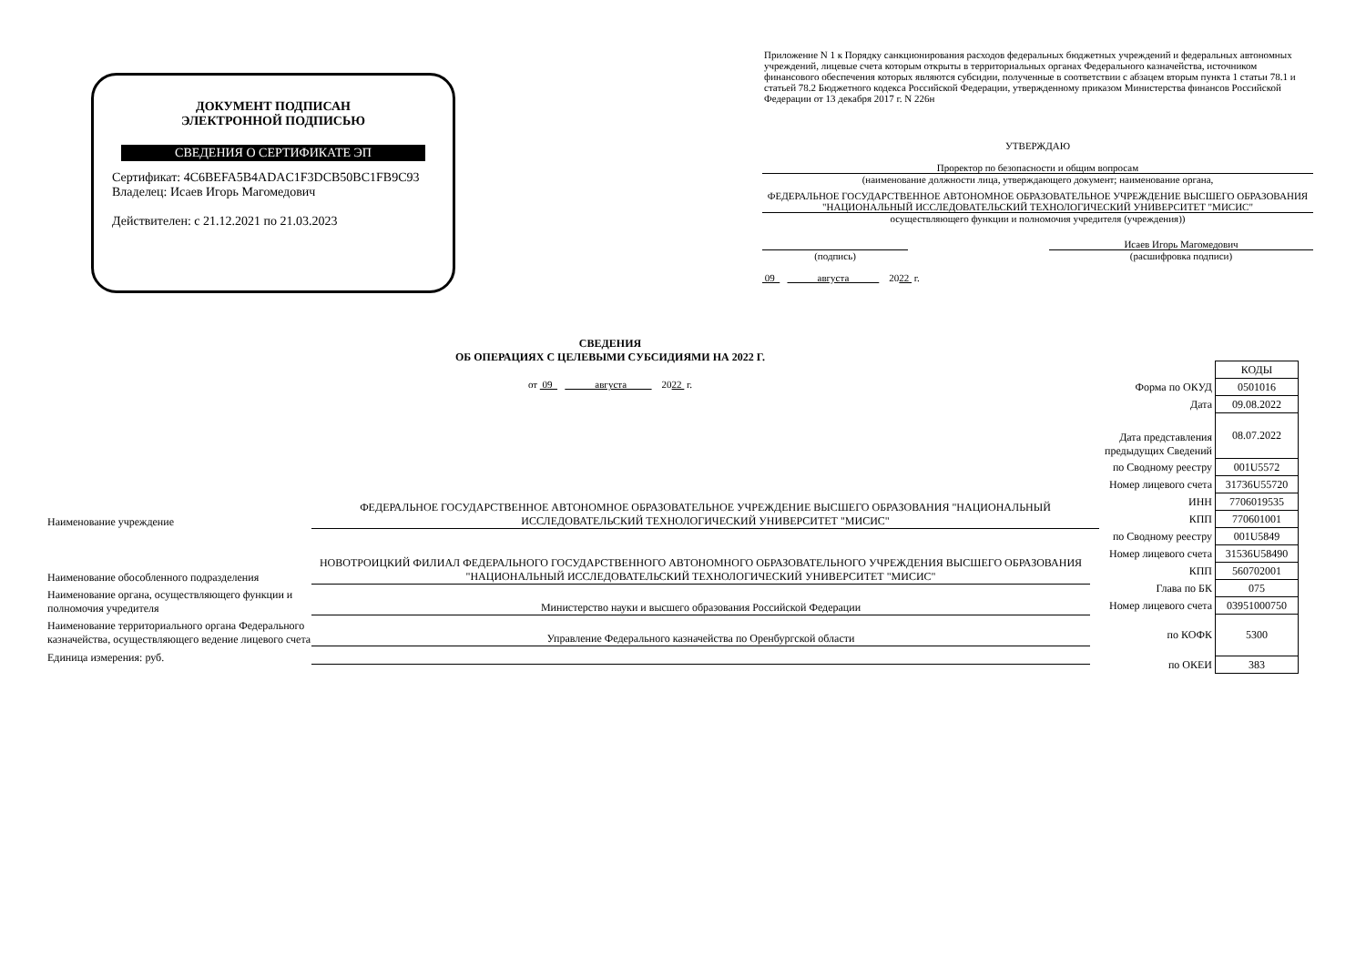ДОКУМЕНТ ПОДПИСАН
ЭЛЕКТРОННОЙ ПОДПИСЬЮ
СВЕДЕНИЯ О СЕРТИФИКАТЕ ЭП
Сертификат: 4C6BEFA5B4ADAC1F3DCB50BC1FB9C93
Владелец: Исаев Игорь Магомедович
Действителен: с 21.12.2021 по 21.03.2023
Приложение N 1 к Порядку санкционирования расходов федеральных бюджетных учреждений и федеральных автономных учреждений, лицевые счета которым открыты в территориальных органах Федерального казначейства, источником финансового обеспечения которых являются субсидии, полученные в соответствии с абзацем вторым пункта 1 статьи 78.1 и статьей 78.2 Бюджетного кодекса Российской Федерации, утвержденному приказом Министерства финансов Российской Федерации от 13 декабря 2017 г. N 226н
УТВЕРЖДАЮ
Проректор по безопасности и общим вопросам
(наименование должности лица, утверждающего документ; наименование органа,
ФЕДЕРАЛЬНОЕ ГОСУДАРСТВЕННОЕ АВТОНОМНОЕ ОБРАЗОВАТЕЛЬНОЕ УЧРЕЖДЕНИЕ ВЫСШЕГО ОБРАЗОВАНИЯ "НАЦИОНАЛЬНЫЙ ИССЛЕДОВАТЕЛЬСКИЙ ТЕХНОЛОГИЧЕСКИЙ УНИВЕРСИТЕТ "МИСИС"
осуществляющего функции и полномочия учредителя (учреждения))
Исаев Игорь Магомедович
(подпись) (расшифровка подписи)
09 августа 2022 г.
СВЕДЕНИЯ
ОБ ОПЕРАЦИЯХ С ЦЕЛЕВЫМИ СУБСИДИЯМИ НА 2022 Г.
от 09 августа 2022 г.
| | КОДЫ |
| Форма по ОКУД | 0501016 |
| Дата | 09.08.2022 |
| Дата представления предыдущих Сведений | 08.07.2022 |
| по Сводному реестру | 001U5572 |
| Номер лицевого счета | 31736U55720 |
| ИНН | 7706019535 |
| КПП | 770601001 |
| по Сводному реестру | 001U5849 |
| Номер лицевого счета | 31536U58490 |
| КПП | 560702001 |
| Глава по БК | 075 |
| Номер лицевого счета | 03951000750 |
| по КОФК | 5300 |
| по ОКЕИ | 383 |
Наименование учреждение
ФЕДЕРАЛЬНОЕ ГОСУДАРСТВЕННОЕ АВТОНОМНОЕ ОБРАЗОВАТЕЛЬНОЕ УЧРЕЖДЕНИЕ ВЫСШЕГО ОБРАЗОВАНИЯ "НАЦИОНАЛЬНЫЙ ИССЛЕДОВАТЕЛЬСКИЙ ТЕХНОЛОГИЧЕСКИЙ УНИВЕРСИТЕТ "МИСИС"
Наименование обособленного подразделения
НОВОТРОИЦКИЙ ФИЛИАЛ ФЕДЕРАЛЬНОГО ГОСУДАРСТВЕННОГО АВТОНОМНОГО ОБРАЗОВАТЕЛЬНОГО УЧРЕЖДЕНИЯ ВЫСШЕГО ОБРАЗОВАНИЯ "НАЦИОНАЛЬНЫЙ ИССЛЕДОВАТЕЛЬСКИЙ ТЕХНОЛОГИЧЕСКИЙ УНИВЕРСИТЕТ "МИСИС"
Наименование органа, осуществляющего функции и полномочия учредителя
Министерство науки и высшего образования Российской Федерации
Наименование территориального органа Федерального казначейства, осуществляющего ведение лицевого счета
Управление Федерального казначейства по Оренбургской области
Единица измерения: руб.